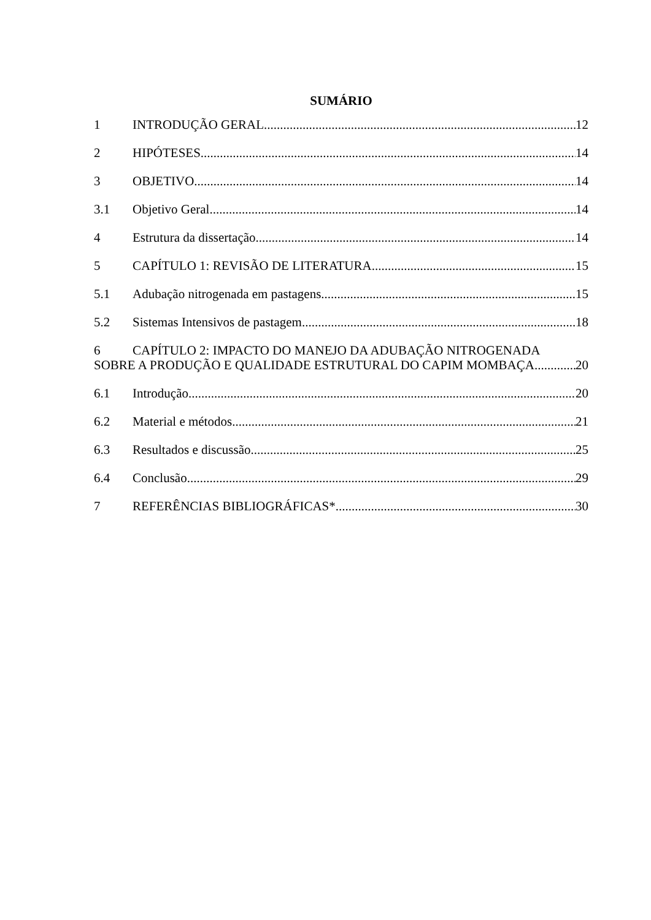SUMÁRIO
1 INTRODUÇÃO GERAL 12
2 HIPÓTESES 14
3 OBJETIVO 14
3.1 Objetivo Geral 14
4 Estrutura da dissertação 14
5 CAPÍTULO 1: REVISÃO DE LITERATURA 15
5.1 Adubação nitrogenada em pastagens 15
5.2 Sistemas Intensivos de pastagem 18
6 CAPÍTULO 2: IMPACTO DO MANEJO DA ADUBAÇÃO NITROGENADA
SOBRE A PRODUÇÃO E QUALIDADE ESTRUTURAL DO CAPIM MOMBAÇA 20
6.1 Introdução 20
6.2 Material e métodos 21
6.3 Resultados e discussão 25
6.4 Conclusão 29
7 REFERÊNCIAS BIBLIOGRÁFICAS* 30